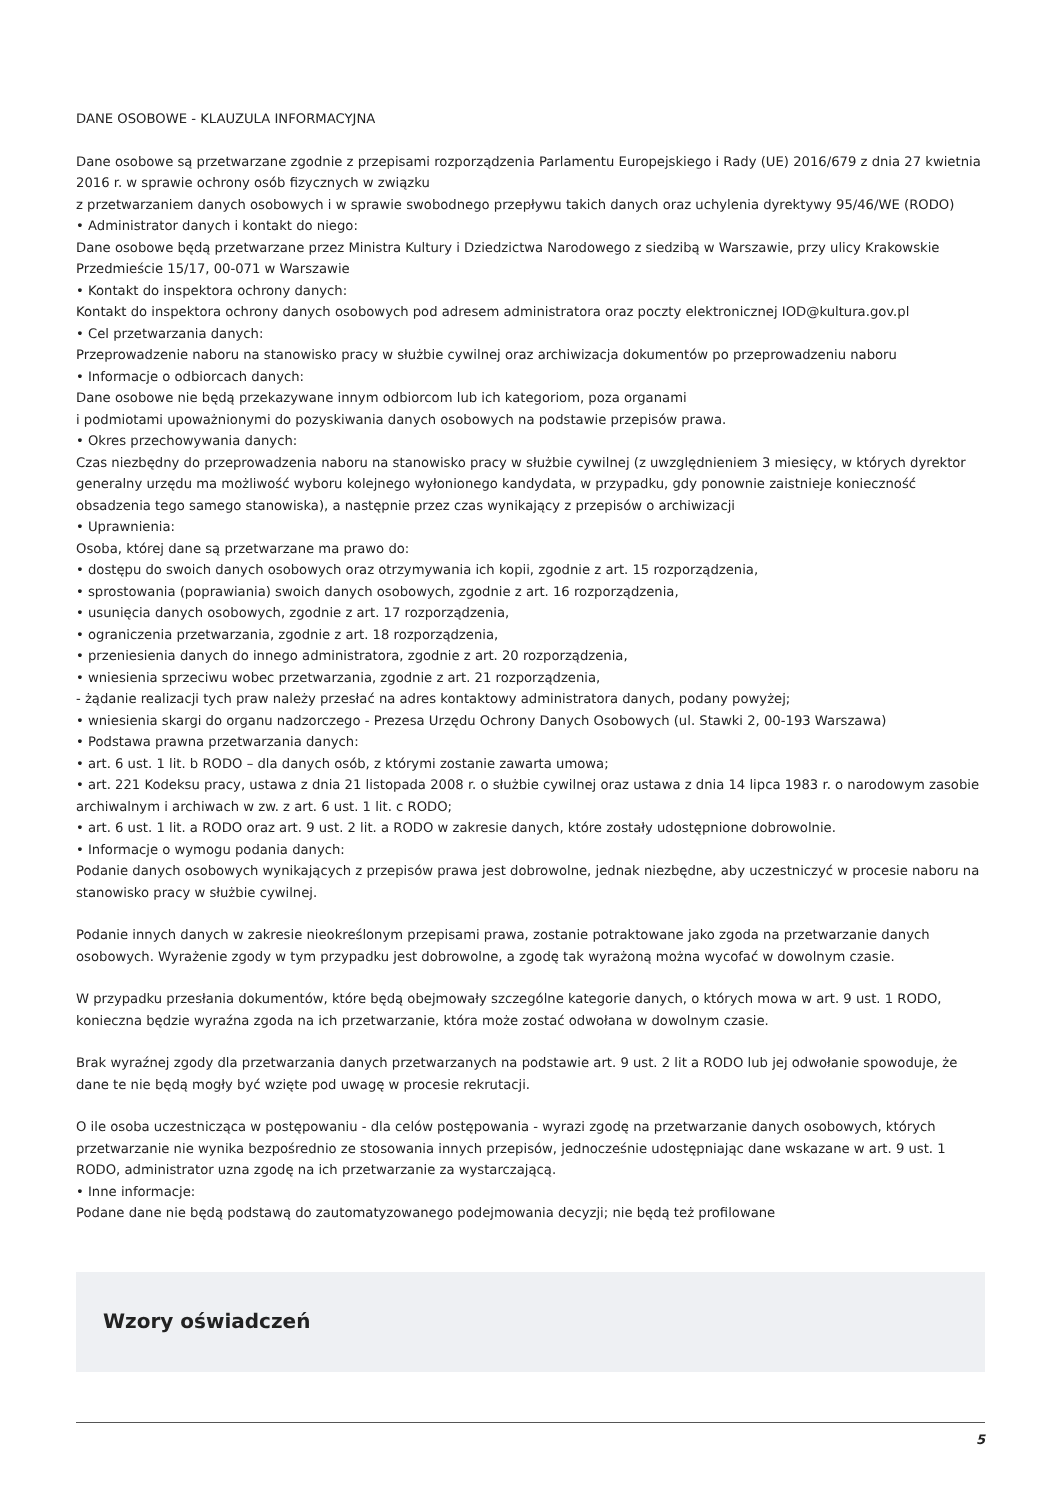DANE OSOBOWE - KLAUZULA INFORMACYJNA
Dane osobowe są przetwarzane zgodnie z przepisami rozporządzenia Parlamentu Europejskiego i Rady (UE) 2016/679 z dnia 27 kwietnia 2016 r. w sprawie ochrony osób fizycznych w związku
z przetwarzaniem danych osobowych i w sprawie swobodnego przepływu takich danych oraz uchylenia dyrektywy 95/46/WE (RODO)
• Administrator danych i kontakt do niego:
Dane osobowe będą przetwarzane przez Ministra Kultury i Dziedzictwa Narodowego z siedzibą w Warszawie, przy ulicy Krakowskie Przedmieście 15/17, 00-071 w Warszawie
• Kontakt do inspektora ochrony danych:
Kontakt do inspektora ochrony danych osobowych pod adresem administratora oraz poczty elektronicznej IOD@kultura.gov.pl
• Cel przetwarzania danych:
Przeprowadzenie naboru na stanowisko pracy w służbie cywilnej oraz archiwizacja dokumentów po przeprowadzeniu naboru
• Informacje o odbiorcach danych:
Dane osobowe nie będą przekazywane innym odbiorcom lub ich kategoriom, poza organami
i podmiotami upoważnionymi do pozyskiwania danych osobowych na podstawie przepisów prawa.
• Okres przechowywania danych:
Czas niezbędny do przeprowadzenia naboru na stanowisko pracy w służbie cywilnej (z uwzględnieniem 3 miesięcy, w których dyrektor generalny urzędu ma możliwość wyboru kolejnego wyłonionego kandydata, w przypadku, gdy ponownie zaistnieje konieczność obsadzenia tego samego stanowiska), a następnie przez czas wynikający z przepisów o archiwizacji
• Uprawnienia:
Osoba, której dane są przetwarzane ma prawo do:
• dostępu do swoich danych osobowych oraz otrzymywania ich kopii, zgodnie z art. 15 rozporządzenia,
• sprostowania (poprawiania) swoich danych osobowych, zgodnie z art. 16 rozporządzenia,
• usunięcia danych osobowych, zgodnie z art. 17 rozporządzenia,
• ograniczenia przetwarzania, zgodnie z art. 18 rozporządzenia,
• przeniesienia danych do innego administratora, zgodnie z art. 20 rozporządzenia,
• wniesienia sprzeciwu wobec przetwarzania, zgodnie z art. 21 rozporządzenia,
- żądanie realizacji tych praw należy przesłać na adres kontaktowy administratora danych, podany powyżej;
• wniesienia skargi do organu nadzorczego - Prezesa Urzędu Ochrony Danych Osobowych (ul. Stawki 2, 00-193 Warszawa)
• Podstawa prawna przetwarzania danych:
• art. 6 ust. 1 lit. b RODO – dla danych osób, z którymi zostanie zawarta umowa;
• art. 221 Kodeksu pracy, ustawa z dnia 21 listopada 2008 r. o służbie cywilnej oraz ustawa z dnia 14 lipca 1983 r. o narodowym zasobie archiwalnym i archiwach w zw. z art. 6 ust. 1 lit. c RODO;
• art. 6 ust. 1 lit. a RODO oraz art. 9 ust. 2 lit. a RODO w zakresie danych, które zostały udostępnione dobrowolnie.
• Informacje o wymogu podania danych:
Podanie danych osobowych wynikających z przepisów prawa jest dobrowolne, jednak niezbędne, aby uczestniczyć w procesie naboru na stanowisko pracy w służbie cywilnej.
Podanie innych danych w zakresie nieokreślonym przepisami prawa, zostanie potraktowane jako zgoda na przetwarzanie danych osobowych. Wyrażenie zgody w tym przypadku jest dobrowolne, a zgodę tak wyrażoną można wycofać w dowolnym czasie.
W przypadku przesłania dokumentów, które będą obejmowały szczególne kategorie danych, o których mowa w art. 9 ust. 1 RODO, konieczna będzie wyraźna zgoda na ich przetwarzanie, która może zostać odwołana w dowolnym czasie.
Brak wyraźnej zgody dla przetwarzania danych przetwarzanych na podstawie art. 9 ust. 2 lit a RODO lub jej odwołanie spowoduje, że dane te nie będą mogły być wzięte pod uwagę w procesie rekrutacji.
O ile osoba uczestnicząca w postępowaniu - dla celów postępowania - wyrazi zgodę na przetwarzanie danych osobowych, których przetwarzanie nie wynika bezpośrednio ze stosowania innych przepisów, jednocześnie udostępniając dane wskazane w art. 9 ust. 1 RODO, administrator uzna zgodę na ich przetwarzanie za wystarczającą.
• Inne informacje:
Podane dane nie będą podstawą do zautomatyzowanego podejmowania decyzji; nie będą też profilowane
Wzory oświadczeń
5